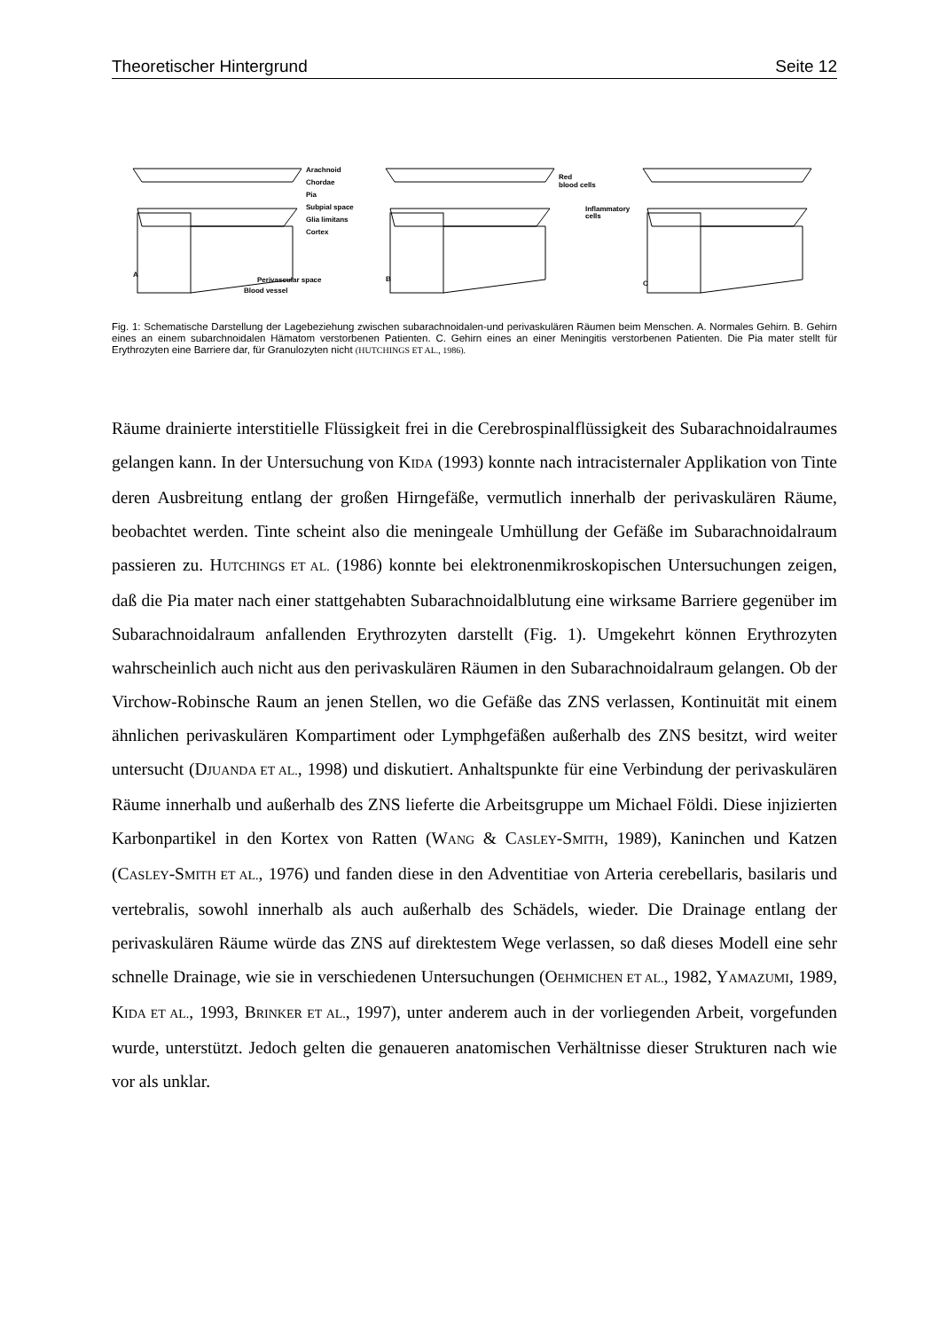Theoretischer Hintergrund Seite 12
Arachnoid
Chordae
Pia
Subpial space
Glia limitans
Cortex
A
Perivascular space
Blood vessel
Red
blood cells
B
Inflammatory
cells
C
Fig. 1: Schematische Darstellung der Lagebeziehung zwischen subarachnoidalen-und perivaskulären Räumen beim Menschen. A. Normales Gehirn. B. Gehirn eines an einem subarchnoidalen Hämatom verstorbenen Patienten. C. Gehirn eines an einer Meningitis verstorbenen Patienten. Die Pia mater stellt für Erythrozyten eine Barriere dar, für Granulozyten nicht (HUTCHINGS ET AL., 1986).
Räume drainierte interstitielle Flüssigkeit frei in die Cerebrospinalflüssigkeit des Subarachnoidalraumes gelangen kann. In der Untersuchung von KIDA (1993) konnte nach intracisternaler Applikation von Tinte deren Ausbreitung entlang der großen Hirngefäße, vermutlich innerhalb der perivaskulären Räume, beobachtet werden. Tinte scheint also die meningeale Umhüllung der Gefäße im Subarachnoidalraum passieren zu. HUTCHINGS ET AL. (1986) konnte bei elektronenmikroskopischen Untersuchungen zeigen, daß die Pia mater nach einer stattgehabten Subarachnoidalblutung eine wirksame Barriere gegenüber im Subarachnoidalraum anfallenden Erythrozyten darstellt (Fig. 1). Umgekehrt können Erythrozyten wahrscheinlich auch nicht aus den perivaskulären Räumen in den Subarachnoidalraum gelangen. Ob der Virchow-Robinsche Raum an jenen Stellen, wo die Gefäße das ZNS verlassen, Kontinuität mit einem ähnlichen perivaskulären Kompartiment oder Lymphgefäßen außerhalb des ZNS besitzt, wird weiter untersucht (DJUANDA ET AL., 1998) und diskutiert. Anhaltspunkte für eine Verbindung der perivaskulären Räume innerhalb und außerhalb des ZNS lieferte die Arbeitsgruppe um Michael Földi. Diese injizierten Karbonpartikel in den Kortex von Ratten (WANG & CASLEY-SMITH, 1989), Kaninchen und Katzen (CASLEY-SMITH ET AL., 1976) und fanden diese in den Adventitiae von Arteria cerebellaris, basilaris und vertebralis, sowohl innerhalb als auch außerhalb des Schädels, wieder. Die Drainage entlang der perivaskulären Räume würde das ZNS auf direktestem Wege verlassen, so daß dieses Modell eine sehr schnelle Drainage, wie sie in verschiedenen Untersuchungen (OEHMICHEN ET AL., 1982, YAMAZUMI, 1989, KIDA ET AL., 1993, BRINKER ET AL., 1997), unter anderem auch in der vorliegenden Arbeit, vorgefunden wurde, unterstützt. Jedoch gelten die genaueren anatomischen Verhältnisse dieser Strukturen nach wie vor als unklar.